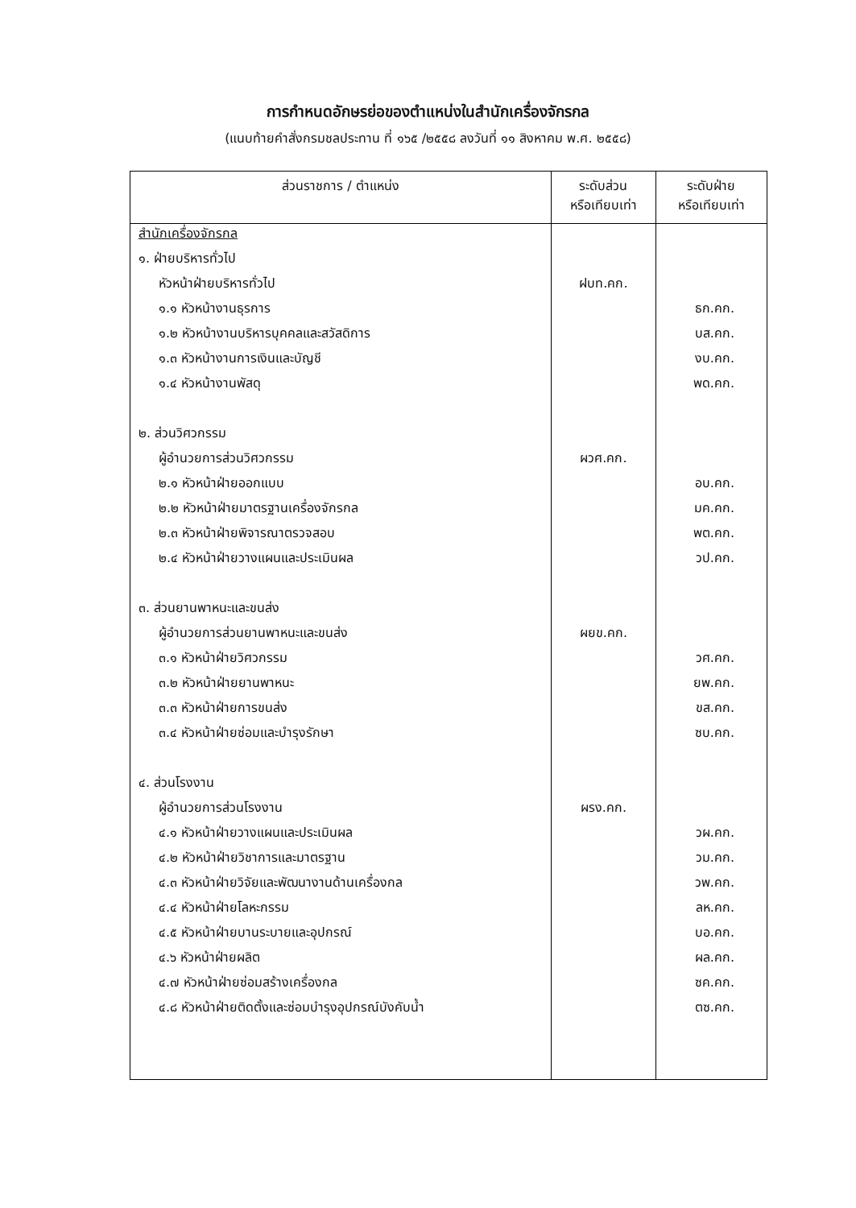การกำหนดอักษรย่อของตำแหน่งในสำนักเครื่องจักรกล
(แนบท้ายคำสั่งกรมชลประทาน ที่ ๑๖๕ /๒๕๕๘ ลงวันที่ ๑๑ สิงหาคม พ.ศ. ๒๕๕๘)
| ส่วนราชการ / ตำแหน่ง | ระดับส่วน หรือเทียบเท่า | ระดับฝ่าย หรือเทียบเท่า |
| --- | --- | --- |
| สำนักเครื่องจักรกล | | |
| ๑. ฝ่ายบริหารทั่วไป | | |
| หัวหน้าฝ่ายบริหารทั่วไป | ฝบท.คก. | |
| ๑.๑ หัวหน้างานธุรการ | | ธก.คก. |
| ๑.๒ หัวหน้างานบริหารบุคคลและสวัสดิการ | | บส.คก. |
| ๑.๓ หัวหน้างานการเงินและบัญชี | | งบ.คก. |
| ๑.๔ หัวหน้างานพัสดุ | | พด.คก. |
| ๒. ส่วนวิศวกรรม | | |
| ผู้อำนวยการส่วนวิศวกรรม | ผวศ.คก. | |
| ๒.๑ หัวหน้าฝ่ายออกแบบ | | อบ.คก. |
| ๒.๒ หัวหน้าฝ่ายมาตรฐานเครื่องจักรกล | | มค.คก. |
| ๒.๓ หัวหน้าฝ่ายพิจารณาตรวจสอบ | | พต.คก. |
| ๒.๔ หัวหน้าฝ่ายวางแผนและประเมินผล | | วป.คก. |
| ๓. ส่วนยานพาหนะและขนส่ง | | |
| ผู้อำนวยการส่วนยานพาหนะและขนส่ง | ผยข.คก. | |
| ๓.๑ หัวหน้าฝ่ายวิศวกรรม | | วศ.คก. |
| ๓.๒ หัวหน้าฝ่ายยานพาหนะ | | ยพ.คก. |
| ๓.๓ หัวหน้าฝ่ายการขนส่ง | | ขส.คก. |
| ๓.๔ หัวหน้าฝ่ายซ่อมและบำรุงรักษา | | ซบ.คก. |
| ๔. ส่วนโรงงาน | | |
| ผู้อำนวยการส่วนโรงงาน | ผรง.คก. | |
| ๔.๑ หัวหน้าฝ่ายวางแผนและประเมินผล | | วผ.คก. |
| ๔.๒ หัวหน้าฝ่ายวิชาการและมาตรฐาน | | วม.คก. |
| ๔.๓ หัวหน้าฝ่ายวิจัยและพัฒนางานด้านเครื่องกล | | วพ.คก. |
| ๔.๔ หัวหน้าฝ่ายโลหะกรรม | | ลห.คก. |
| ๔.๕ หัวหน้าฝ่ายบานระบายและอุปกรณ์ | | บอ.คก. |
| ๔.๖ หัวหน้าฝ่ายผลิต | | ผล.คก. |
| ๔.๗ หัวหน้าฝ่ายซ่อมสร้างเครื่องกล | | ซค.คก. |
| ๔.๘ หัวหน้าฝ่ายติดตั้งและซ่อมบำรุงอุปกรณ์บังคับน้ำ | | ตซ.คก. |